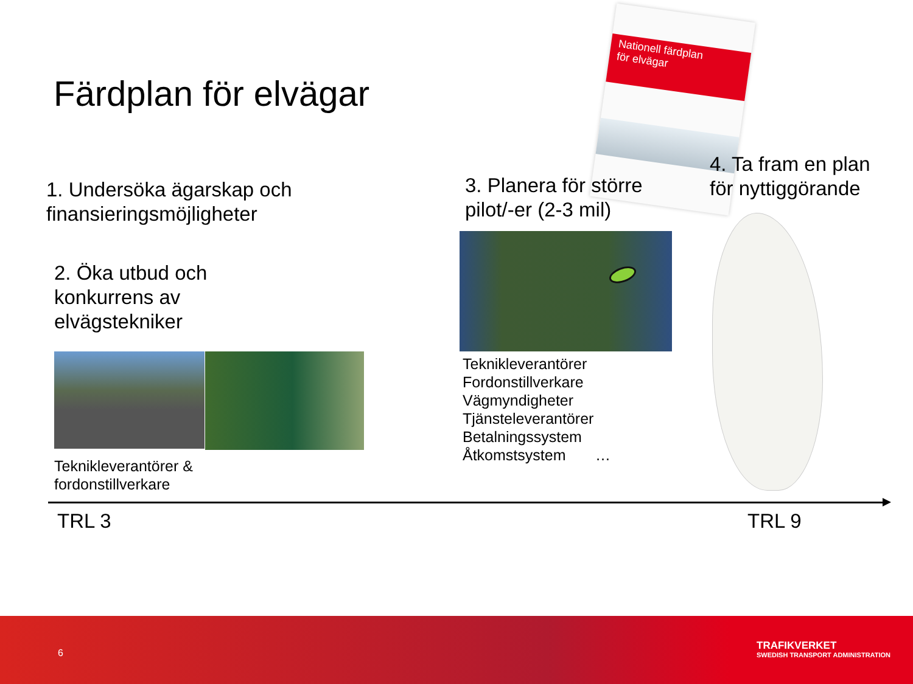Färdplan för elvägar
Nationell färdplan
för elvägar
1. Undersöka ägarskap och
finansieringsmöjligheter
2. Öka utbud och
konkurrens av
elvägstekniker
3. Planera för större
pilot/-er (2-3 mil)
4. Ta fram en plan
för nyttiggörande
Teknikleverantörer &
fordonstillverkare
Teknikleverantörer
Fordonstillverkare
Vägmyndigheter
Tjänsteleverantörer
Betalningssystem
Åtkomstsystem …
TRL 3 TRL 9
6 TRAFIKVERKET
SWEDISH TRANSPORT ADMINISTRATION